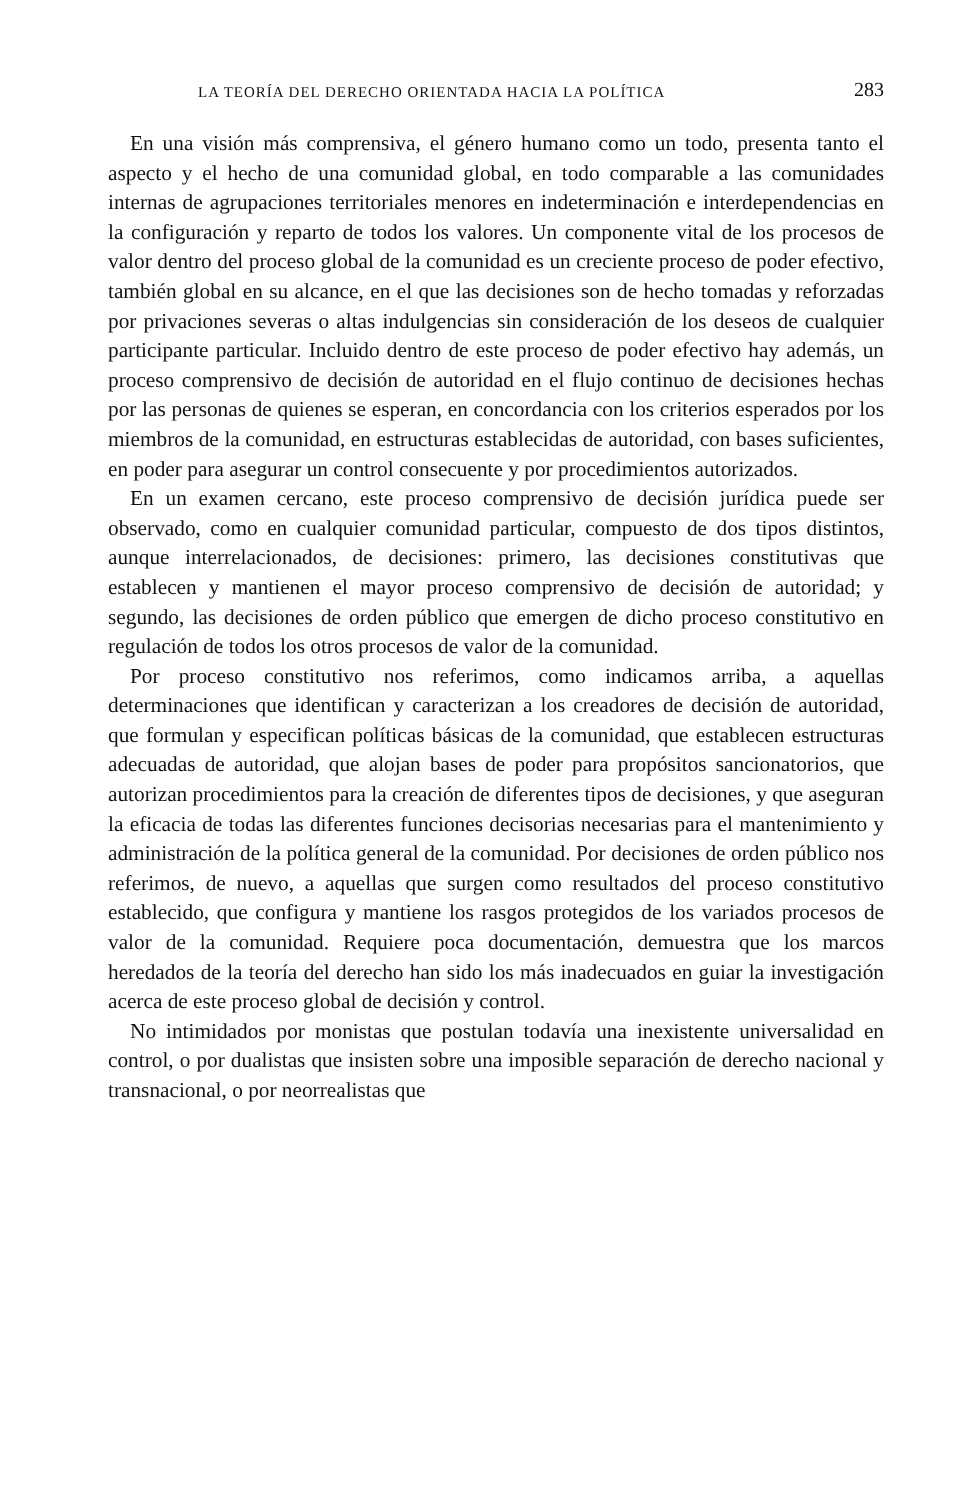LA TEORÍA DEL DERECHO ORIENTADA HACIA LA POLÍTICA 283
En una visión más comprensiva, el género humano como un todo, presenta tanto el aspecto y el hecho de una comunidad global, en todo comparable a las comunidades internas de agrupaciones territoriales menores en indeterminación e interdependencias en la configuración y reparto de todos los valores. Un componente vital de los procesos de valor dentro del proceso global de la comunidad es un creciente proceso de poder efectivo, también global en su alcance, en el que las decisiones son de hecho tomadas y reforzadas por privaciones severas o altas indulgencias sin consideración de los deseos de cualquier participante particular. Incluido dentro de este proceso de poder efectivo hay además, un proceso comprensivo de decisión de autoridad en el flujo continuo de decisiones hechas por las personas de quienes se esperan, en concordancia con los criterios esperados por los miembros de la comunidad, en estructuras establecidas de autoridad, con bases suficientes, en poder para asegurar un control consecuente y por procedimientos autorizados.
En un examen cercano, este proceso comprensivo de decisión jurídica puede ser observado, como en cualquier comunidad particular, compuesto de dos tipos distintos, aunque interrelacionados, de decisiones: primero, las decisiones constitutivas que establecen y mantienen el mayor proceso comprensivo de decisión de autoridad; y segundo, las decisiones de orden público que emergen de dicho proceso constitutivo en regulación de todos los otros procesos de valor de la comunidad.
Por proceso constitutivo nos referimos, como indicamos arriba, a aquellas determinaciones que identifican y caracterizan a los creadores de decisión de autoridad, que formulan y especifican políticas básicas de la comunidad, que establecen estructuras adecuadas de autoridad, que alojan bases de poder para propósitos sancionatorios, que autorizan procedimientos para la creación de diferentes tipos de decisiones, y que aseguran la eficacia de todas las diferentes funciones decisorias necesarias para el mantenimiento y administración de la política general de la comunidad. Por decisiones de orden público nos referimos, de nuevo, a aquellas que surgen como resultados del proceso constitutivo establecido, que configura y mantiene los rasgos protegidos de los variados procesos de valor de la comunidad. Requiere poca documentación, demuestra que los marcos heredados de la teoría del derecho han sido los más inadecuados en guiar la investigación acerca de este proceso global de decisión y control.
No intimidados por monistas que postulan todavía una inexistente universalidad en control, o por dualistas que insisten sobre una imposible separación de derecho nacional y transnacional, o por neorrealistas que